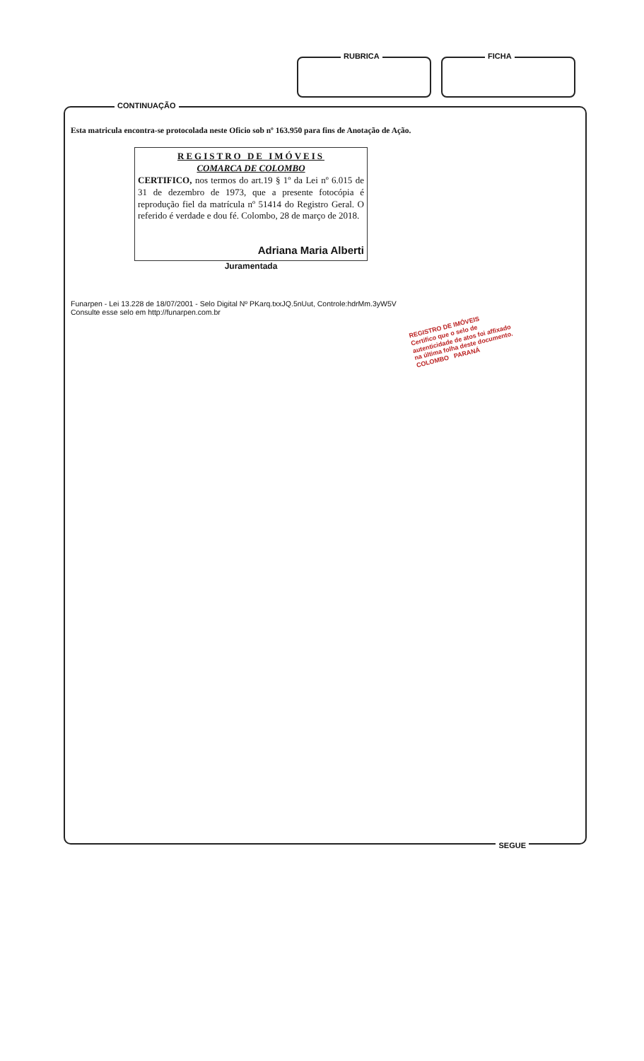RUBRICA
FICHA
CONTINUAÇÃO
Esta matricula encontra-se protocolada neste Oficio sob nº 163.950 para fins de Anotação de Ação.
REGISTRO DE IMÓVEIS
COMARCA DE COLOMBO
CERTIFICO, nos termos do art.19 § 1º da Lei nº 6.015 de 31 de dezembro de 1973, que a presente fotocópia é reprodução fiel da matrícula nº 51414 do Registro Geral. O referido é verdade e dou fé. Colombo, 28 de março de 2018.
Adriana Maria Alberti
Juramentada
REGISTRO DE IMÓVEIS
Certifico que o selo de
autenticidade de atos foi affixado
na última folha deste documento.
COLOMBO PARANÁ
Funarpen - Lei 13.228 de 18/07/2001 - Selo Digital Nº PKarq.txxJQ.5nUut, Controle:hdrMm.3yW5V
Consulte esse selo em http://funarpen.com.br
SEGUE